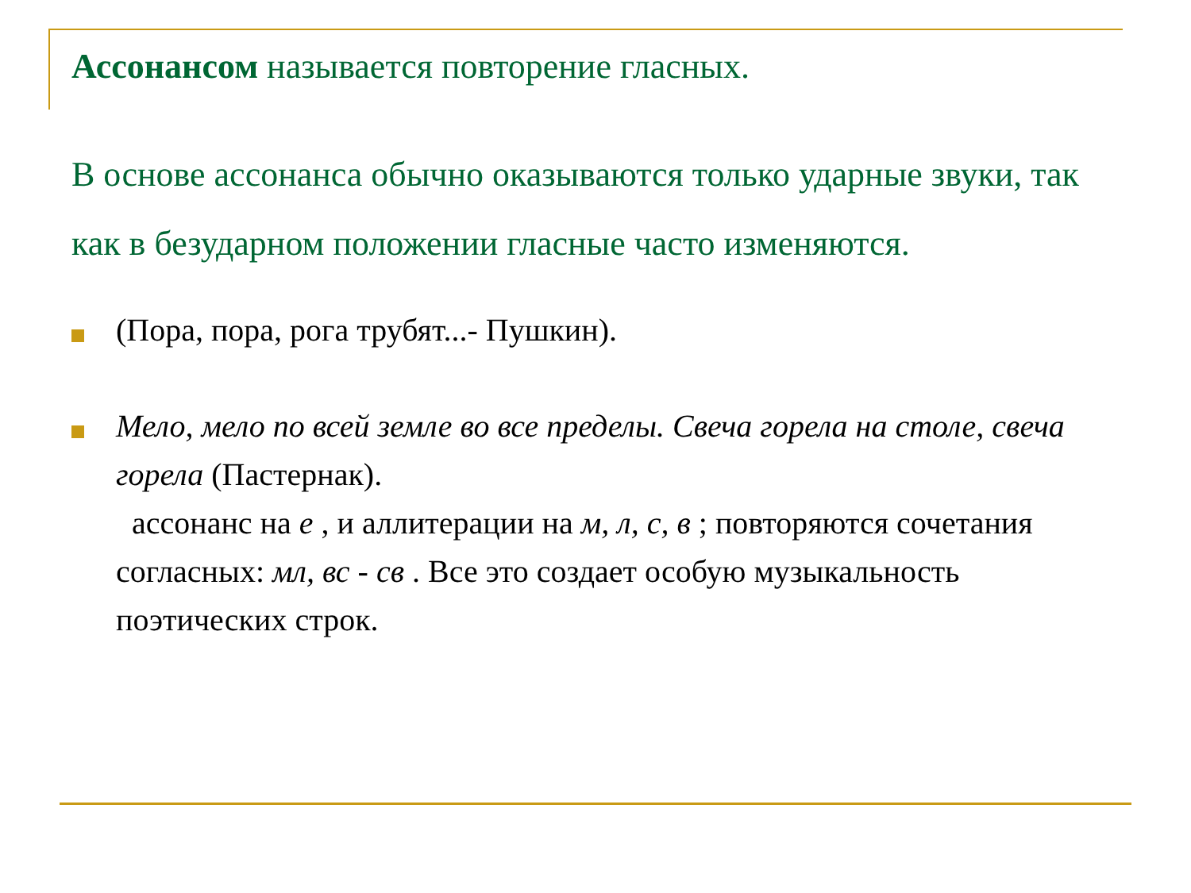Ассонансом называется повторение гласных.
В основе ассонанса обычно оказываются только ударные звуки, так как в безударном положении гласные часто изменяются.
(Пора, пора, рога трубят...- Пушкин).
Мело, мело по всей земле во все пределы. Свеча горела на столе, свеча горела (Пастернак).
ассонанс на е , и аллитерации на м, л, с, в ; повторяются сочетания согласных: мл, вс - св . Все это создает особую музыкальность поэтических строк.